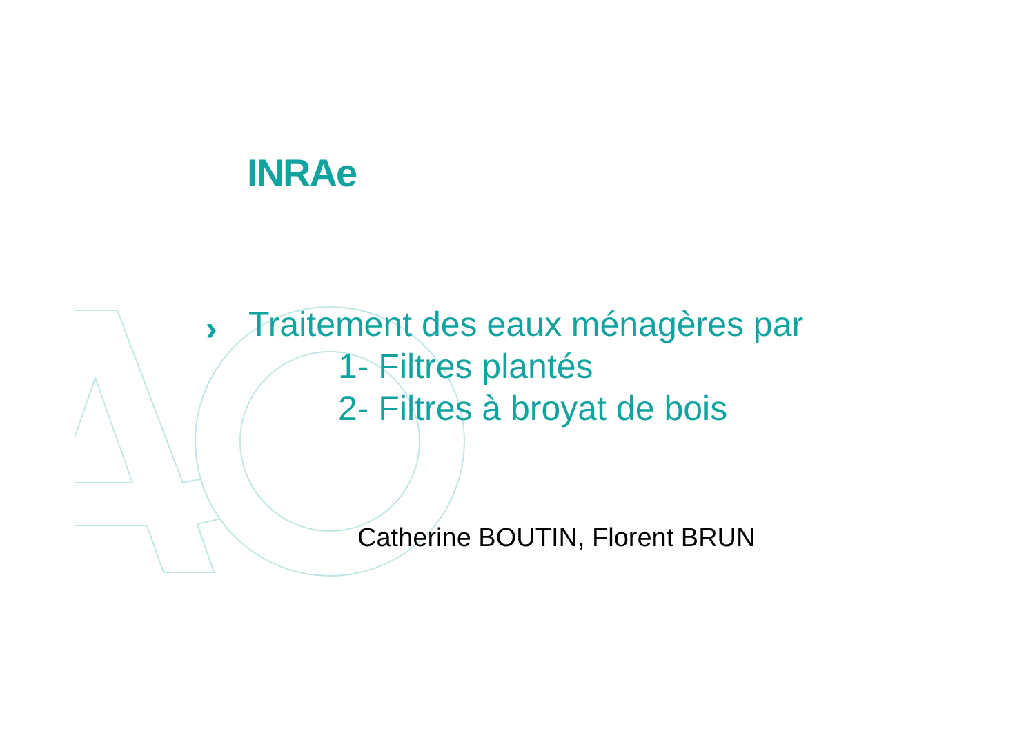INRAe
›
Traitement des eaux ménagères par
1- Filtres plantés
2- Filtres à broyat de bois
Catherine BOUTIN, Florent BRUN